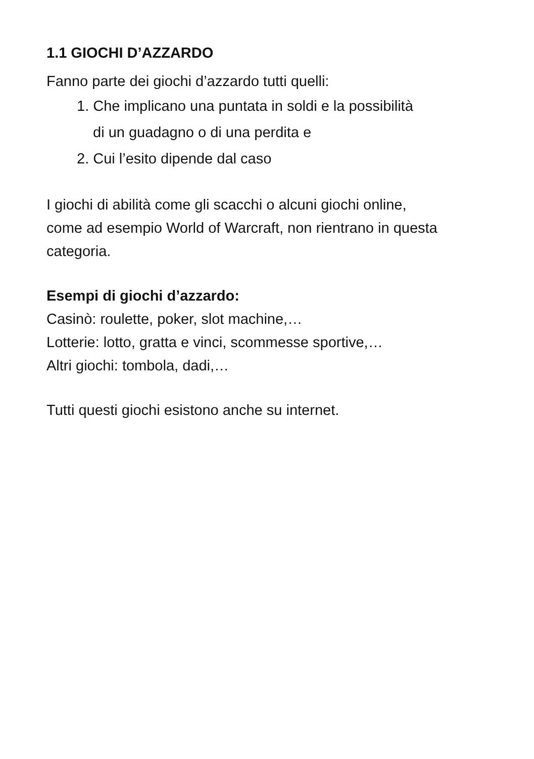1.1 GIOCHI D’AZZARDO
Fanno parte dei giochi d’azzardo tutti quelli:
1. Che implicano una puntata in soldi e la possibilità
di un guadagno o di una perdita e
2. Cui l’esito dipende dal caso
I giochi di abilità come gli scacchi o alcuni giochi online,
come ad esempio World of Warcraft, non rientrano in questa
categoria.
Esempi di giochi d’azzardo:
Casinò: roulette, poker, slot machine,…
Lotterie: lotto, gratta e vinci, scommesse sportive,…
Altri giochi: tombola, dadi,…
Tutti questi giochi esistono anche su internet.